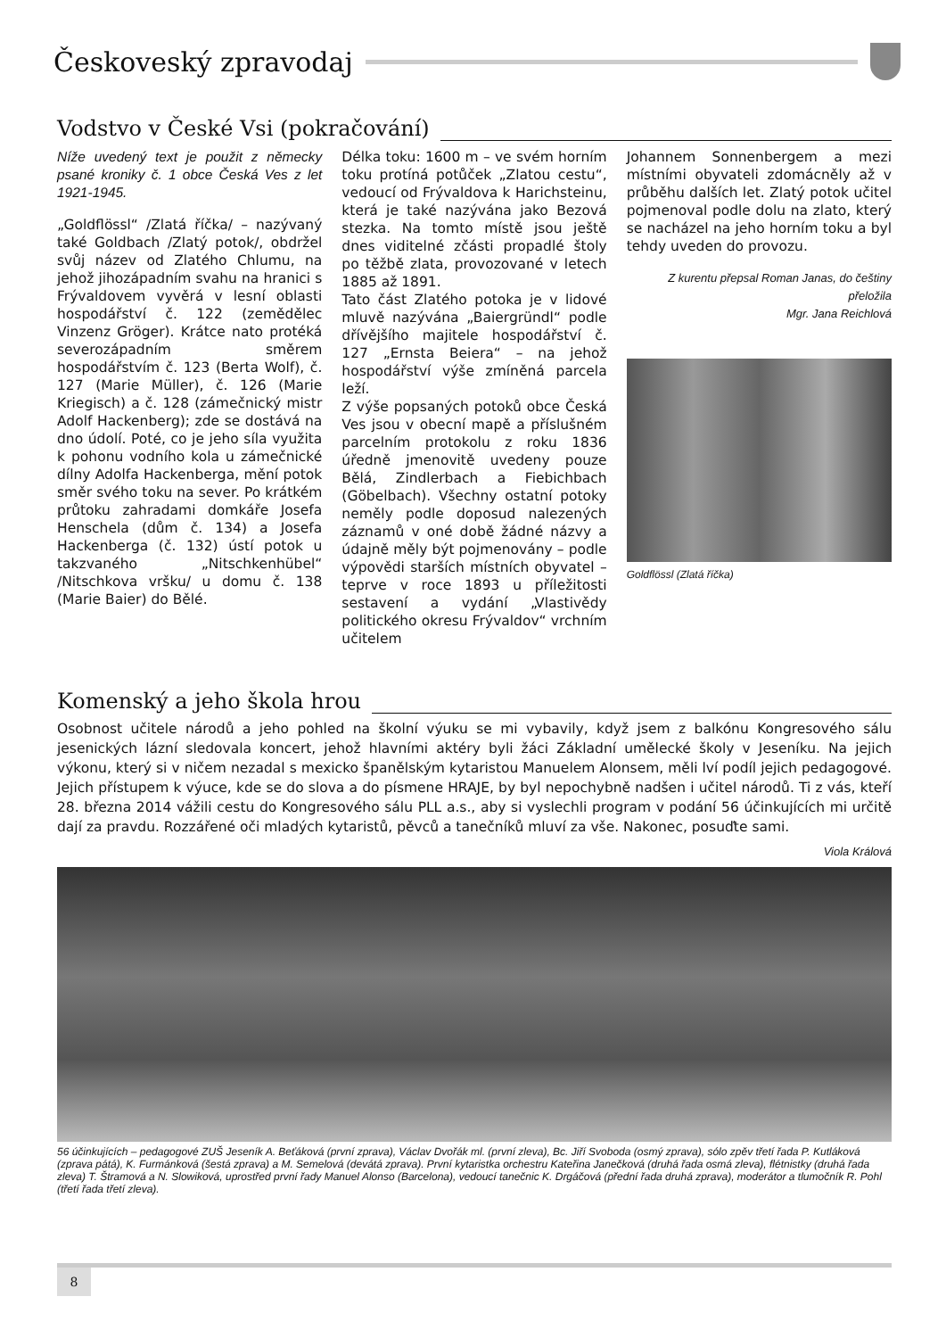Českoveský zpravodaj
Vodstvo v České Vsi (pokračování)
Níže uvedený text je použit z německy psané kroniky č. 1 obce Česká Ves z let 1921-1945.
„Goldflössl“ /Zlatá říčka/ – nazývaný také Goldbach /Zlatý potok/, obdržel svůj název od Zlatého Chlumu, na jehož jihozápadním svahu na hranici s Frývaldovem vyvěrá v lesní oblasti hospodářství č. 122 (zemědělec Vinzenz Gröger). Krátce nato protéká severozápadním směrem hospodářstvím č. 123 (Berta Wolf), č. 127 (Marie Müller), č. 126 (Marie Kriegisch) a č. 128 (zámečnický mistr Adolf Hackenberg); zde se dostává na dno údolí. Poté, co je jeho síla využita k pohonu vodního kola u zámečnické dílny Adolfa Hackenberga, mění potok směr svého toku na sever. Po krátkém průtoku zahradami domkáře Josefa Henschela (dům č. 134) a Josefa Hackenberga (č. 132) ústí potok u takzvaného „Nitschkenhübel“ /Nitschkova vršku/ u domu č. 138 (Marie Baier) do Bělé.
Délka toku: 1600 m – ve svém horním toku protíná potůček „Zlatou cestu“, vedoucí od Frývaldova k Harichsteinu, která je také nazývána jako Bezová stezka. Na tomto místě jsou ještě dnes viditelné zčásti propadlé štoly po těžbě zlata, provozované v letech 1885 až 1891.
Tato část Zlatého potoka je v lidové mluvě nazývána „Baiergründl“ podle dřívějšího majitele hospodářství č. 127 „Ernsta Beiera“ – na jehož hospodářství výše zmíněná parcela leží.
Z výše popsaných potoků obce Česká Ves jsou v obecní mapě a příslušném parcelním protokolu z roku 1836 úředně jmenovitě uvedeny pouze Bělá, Zindlerbach a Fiebichbach (Göbelbach). Všechny ostatní potoky neměly podle doposud nalezených záznamů v oné době žádné názvy a údajně měly být pojmenovány – podle výpovědi starších místních obyvatel – teprve v roce 1893 u příležitosti sestavení a vydání „Vlastivědy politického okresu Frývaldov“ vrchním učitelem
Johannem Sonnenbergem a mezi místními obyvateli zdomácněly až v průběhu dalších let. Zlatý potok učitel pojmenoval podle dolu na zlato, který se nacházel na jeho horním toku a byl tehdy uveden do provozu.
Z kurentu přepsal Roman Janas, do češtiny přeložila
Mgr. Jana Reichlová
Goldflössl (Zlatá říčka)
Komenský a jeho škola hrou
Osobnost učitele národů a jeho pohled na školní výuku se mi vybavily, když jsem z balkónu Kongresového sálu jesenických lázní sledovala koncert, jehož hlavními aktéry byli žáci Základní umělecké školy v Jeseníku. Na jejich výkonu, který si v ničem nezadal s mexicko španělským kytaristou Manuelem Alonsem, měli lví podíl jejich pedagogové. Jejich přístupem k výuce, kde se do slova a do písmene HRAJE, by byl nepochybně nadšen i učitel národů. Ti z vás, kteří 28. března 2014 vážili cestu do Kongresového sálu PLL a.s., aby si vyslechli program v podání 56 účinkujících mi určitě dají za pravdu. Rozzářené oči mladých kytaristů, pěvců a tanečníků mluví za vše. Nakonec, posuďte sami.
Viola Králová
56 účinkujících – pedagogové ZUŠ Jeseník A. Beťáková (první zprava), Václav Dvořák ml. (první zleva), Bc. Jiří Svoboda (osmý zprava), sólo zpěv třetí řada P. Kutláková (zprava pátá), K. Furmánková (šestá zprava) a M. Semelová (devátá zprava). První kytaristka orchestru Kateřina Janečková (druhá řada osmá zleva), flétnistky (druhá řada zleva) T. Štramová a N. Slowiková, uprostřed první řady Manuel Alonso (Barcelona), vedoucí tanečnic K. Drgáčová (přední řada druhá zprava), moderátor a tlumočník R. Pohl (třetí řada třetí zleva).
8